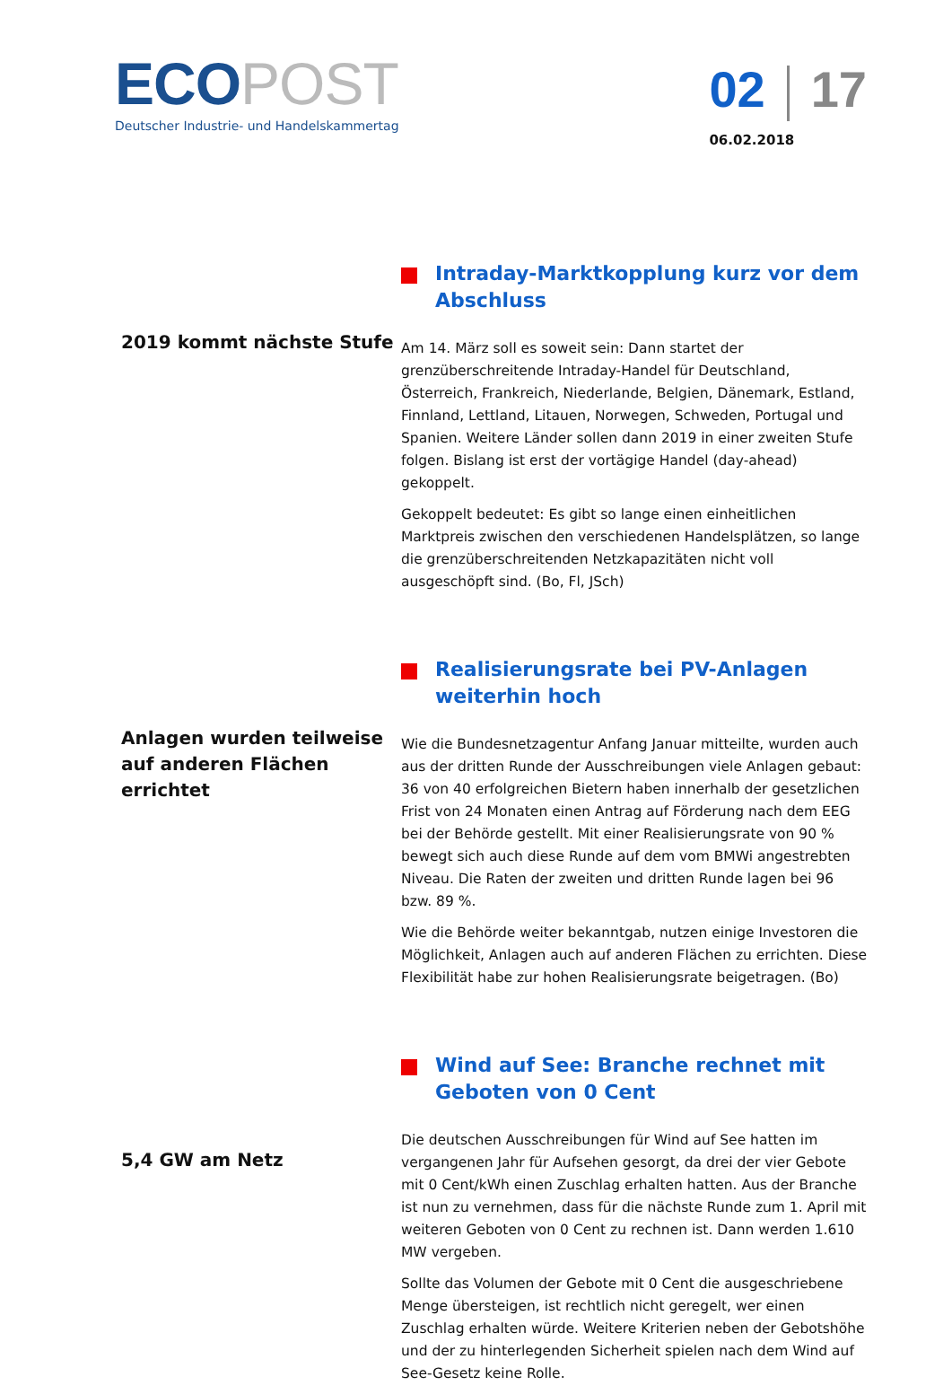ECO POST
Deutscher Industrie- und Handelskammertag
02 17
06.02.2018
2019 kommt nächste Stufe
Intraday-Marktkopplung kurz vor dem Abschluss
Am 14. März soll es soweit sein: Dann startet der grenzüberschreitende Intraday-Handel für Deutschland, Österreich, Frankreich, Niederlande, Belgien, Dänemark, Estland, Finnland, Lettland, Litauen, Norwegen, Schweden, Portugal und Spanien. Weitere Länder sollen dann 2019 in einer zweiten Stufe folgen. Bislang ist erst der vortägige Handel (day-ahead) gekoppelt.
Gekoppelt bedeutet: Es gibt so lange einen einheitlichen Marktpreis zwischen den verschiedenen Handelsplätzen, so lange die grenzüberschreitenden Netzkapazitäten nicht voll ausgeschöpft sind. (Bo, Fl, JSch)
Anlagen wurden teilweise auf anderen Flächen errichtet
Realisierungsrate bei PV-Anlagen weiterhin hoch
Wie die Bundesnetzagentur Anfang Januar mitteilte, wurden auch aus der dritten Runde der Ausschreibungen viele Anlagen gebaut: 36 von 40 erfolgreichen Bietern haben innerhalb der gesetzlichen Frist von 24 Monaten einen Antrag auf Förderung nach dem EEG bei der Behörde gestellt. Mit einer Realisierungsrate von 90 % bewegt sich auch diese Runde auf dem vom BMWi angestrebten Niveau. Die Raten der zweiten und dritten Runde lagen bei 96 bzw. 89 %.
Wie die Behörde weiter bekanntgab, nutzen einige Investoren die Möglichkeit, Anlagen auch auf anderen Flächen zu errichten. Diese Flexibilität habe zur hohen Realisierungsrate beigetragen. (Bo)
5,4 GW am Netz
Wind auf See: Branche rechnet mit Geboten von 0 Cent
Die deutschen Ausschreibungen für Wind auf See hatten im vergangenen Jahr für Aufsehen gesorgt, da drei der vier Gebote mit 0 Cent/kWh einen Zuschlag erhalten hatten. Aus der Branche ist nun zu vernehmen, dass für die nächste Runde zum 1. April mit weiteren Geboten von 0 Cent zu rechnen ist. Dann werden 1.610 MW vergeben.
Sollte das Volumen der Gebote mit 0 Cent die ausgeschriebene Menge übersteigen, ist rechtlich nicht geregelt, wer einen Zuschlag erhalten würde. Weitere Kriterien neben der Gebotshöhe und der zu hinterlegenden Sicherheit spielen nach dem Wind auf See-Gesetz keine Rolle.